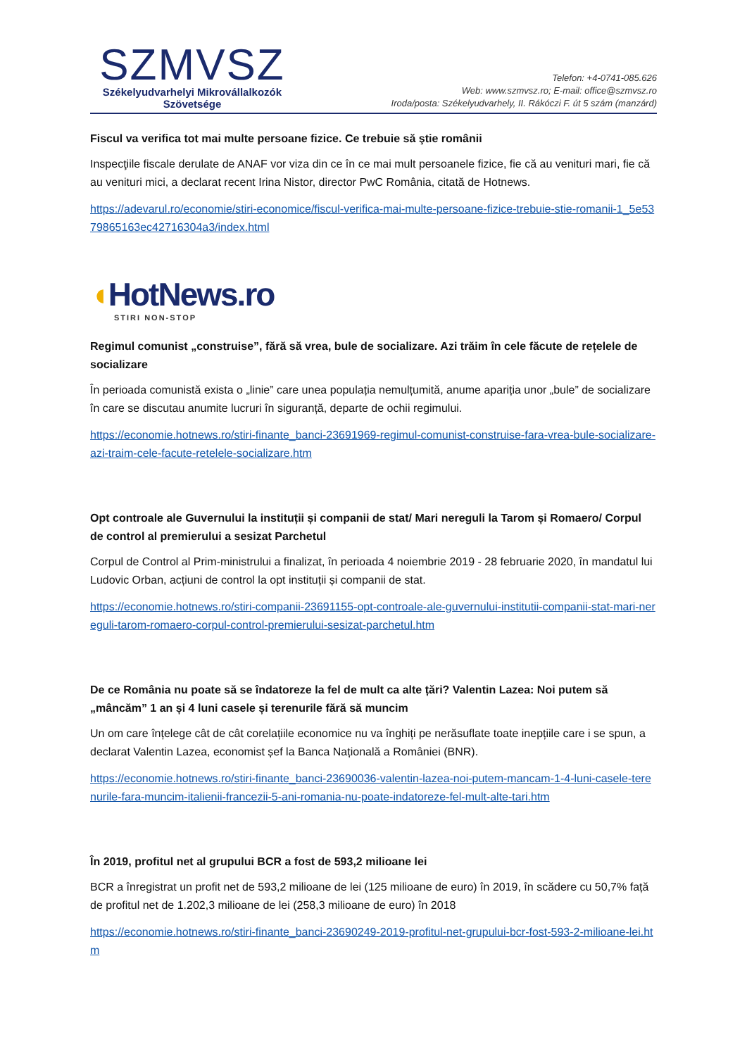SZMVSZ
Székelyudvarhelyi Mikrovállalkozók
Szövetsége
Telefon: +4-0741-085.626
Web: www.szmvsz.ro; E-mail: office@szmvsz.ro
Iroda/posta: Székelyudvarhely, II. Rákóczi F. út 5 szám (manzárd)
Fiscul va verifica tot mai multe persoane fizice. Ce trebuie să ştie românii
Inspecţiile fiscale derulate de ANAF vor viza din ce în ce mai mult persoanele fizice, fie că au venituri mari, fie că au venituri mici, a declarat recent Irina Nistor, director PwC România, citată de Hotnews.
https://adevarul.ro/economie/stiri-economice/fiscul-verifica-mai-multe-persoane-fizice-trebuie-stie-romanii-1_5e5379865163ec42716304a3/index.html
◖HotNews.ro
STIRI NON-STOP
Regimul comunist „construise”, fără să vrea, bule de socializare. Azi trăim în cele făcute de rețelele de socializare
În perioada comunistă exista o „linie” care unea populația nemulțumită, anume apariția unor „bule” de socializare în care se discutau anumite lucruri în siguranță, departe de ochii regimului.
https://economie.hotnews.ro/stiri-finante_banci-23691969-regimul-comunist-construise-fara-vrea-bule-socializare-azi-traim-cele-facute-retelele-socializare.htm
Opt controale ale Guvernului la instituții și companii de stat/ Mari nereguli la Tarom și Romaero/ Corpul de control al premierului a sesizat Parchetul
Corpul de Control al Prim-ministrului a finalizat, în perioada 4 noiembrie 2019 - 28 februarie 2020, în mandatul lui Ludovic Orban, acțiuni de control la opt instituții și companii de stat.
https://economie.hotnews.ro/stiri-companii-23691155-opt-controale-ale-guvernului-institutii-companii-stat-mari-nereguli-tarom-romaero-corpul-control-premierului-sesizat-parchetul.htm
De ce România nu poate să se îndatoreze la fel de mult ca alte țări? Valentin Lazea: Noi putem să „mâncăm” 1 an și 4 luni casele și terenurile fără să muncim
Un om care înțelege cât de cât corelațiile economice nu va înghiți pe nerăsuflate toate inepțiile care i se spun, a declarat Valentin Lazea, economist șef la Banca Națională a României (BNR).
https://economie.hotnews.ro/stiri-finante_banci-23690036-valentin-lazea-noi-putem-mancam-1-4-luni-casele-terenurile-fara-muncim-italienii-francezii-5-ani-romania-nu-poate-indatoreze-fel-mult-alte-tari.htm
În 2019, profitul net al grupului BCR a fost de 593,2 milioane lei
BCR a înregistrat un profit net de 593,2 milioane de lei (125 milioane de euro) în 2019, în scădere cu 50,7% față de profitul net de 1.202,3 milioane de lei (258,3 milioane de euro) în 2018
https://economie.hotnews.ro/stiri-finante_banci-23690249-2019-profitul-net-grupului-bcr-fost-593-2-milioane-lei.htm